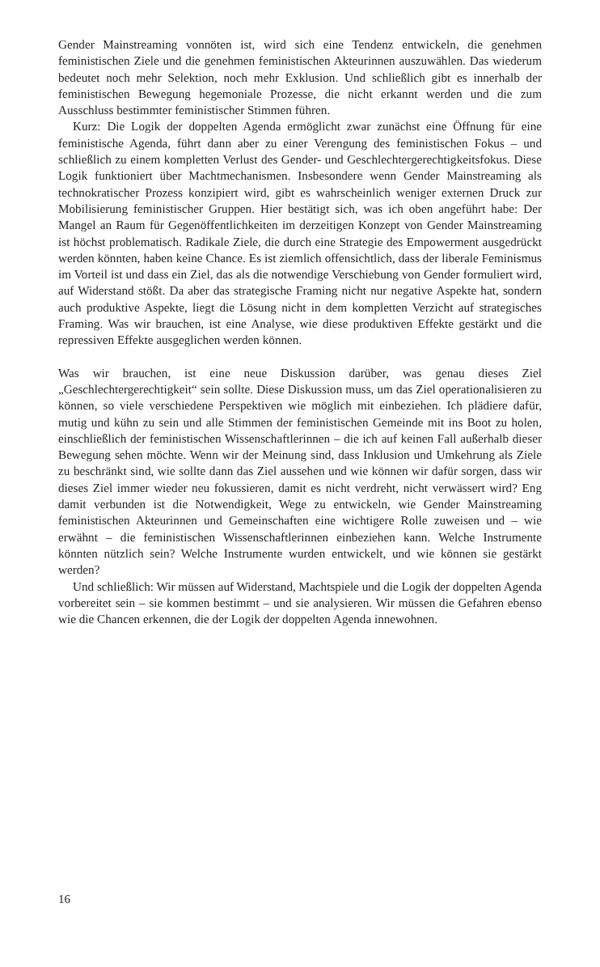Gender Mainstreaming vonnöten ist, wird sich eine Tendenz entwickeln, die genehmen feministischen Ziele und die genehmen feministischen Akteurinnen auszuwählen. Das wiederum bedeutet noch mehr Selektion, noch mehr Exklusion. Und schließlich gibt es innerhalb der feministischen Bewegung hegemoniale Prozesse, die nicht erkannt werden und die zum Ausschluss bestimmter feministischer Stimmen führen.
Kurz: Die Logik der doppelten Agenda ermöglicht zwar zunächst eine Öffnung für eine feministische Agenda, führt dann aber zu einer Verengung des feministischen Fokus – und schließlich zu einem kompletten Verlust des Gender- und Geschlechtergerechtigkeitsfokus. Diese Logik funktioniert über Machtmechanismen. Insbesondere wenn Gender Mainstreaming als technokratischer Prozess konzipiert wird, gibt es wahrscheinlich weniger externen Druck zur Mobilisierung feministischer Gruppen. Hier bestätigt sich, was ich oben angeführt habe: Der Mangel an Raum für Gegenöffentlichkeiten im derzeitigen Konzept von Gender Mainstreaming ist höchst problematisch. Radikale Ziele, die durch eine Strategie des Empowerment ausgedrückt werden könnten, haben keine Chance. Es ist ziemlich offensichtlich, dass der liberale Feminismus im Vorteil ist und dass ein Ziel, das als die notwendige Verschiebung von Gender formuliert wird, auf Widerstand stößt. Da aber das strategische Framing nicht nur negative Aspekte hat, sondern auch produktive Aspekte, liegt die Lösung nicht in dem kompletten Verzicht auf strategisches Framing. Was wir brauchen, ist eine Analyse, wie diese produktiven Effekte gestärkt und die repressiven Effekte ausgeglichen werden können.
Was wir brauchen, ist eine neue Diskussion darüber, was genau dieses Ziel „Geschlechtergerechtigkeit“ sein sollte. Diese Diskussion muss, um das Ziel operationalisieren zu können, so viele verschiedene Perspektiven wie möglich mit einbeziehen. Ich plädiere dafür, mutig und kühn zu sein und alle Stimmen der feministischen Gemeinde mit ins Boot zu holen, einschließlich der feministischen Wissenschaftlerinnen – die ich auf keinen Fall außerhalb dieser Bewegung sehen möchte. Wenn wir der Meinung sind, dass Inklusion und Umkehrung als Ziele zu beschränkt sind, wie sollte dann das Ziel aussehen und wie können wir dafür sorgen, dass wir dieses Ziel immer wieder neu fokussieren, damit es nicht verdreht, nicht verwässert wird? Eng damit verbunden ist die Notwendigkeit, Wege zu entwickeln, wie Gender Mainstreaming feministischen Akteurinnen und Gemeinschaften eine wichtigere Rolle zuweisen und – wie erwähnt – die feministischen Wissenschaftlerinnen einbeziehen kann. Welche Instrumente könnten nützlich sein? Welche Instrumente wurden entwickelt, und wie können sie gestärkt werden?
Und schließlich: Wir müssen auf Widerstand, Machtspiele und die Logik der doppelten Agenda vorbereitet sein – sie kommen bestimmt – und sie analysieren. Wir müssen die Gefahren ebenso wie die Chancen erkennen, die der Logik der doppelten Agenda innewohnen.
16